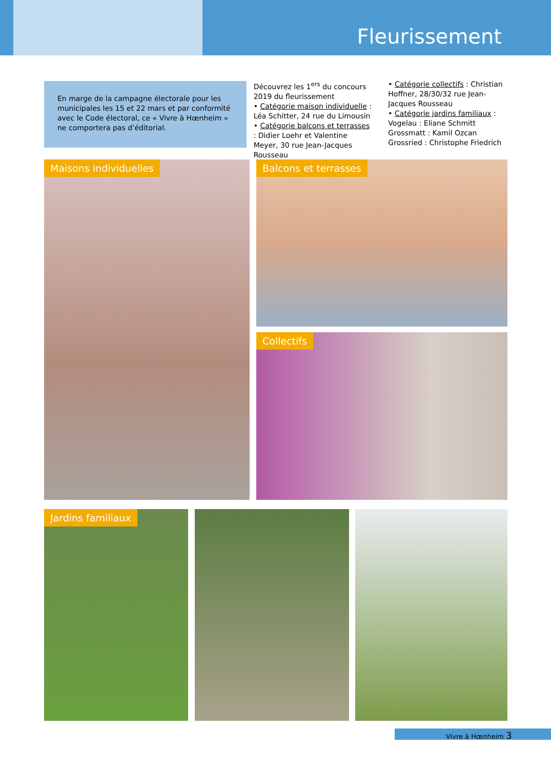Fleurissement
En marge de la campagne électorale pour les municipales les 15 et 22 mars et par conformité avec le Code électoral, ce « Vivre à Hœnheim » ne comportera pas d’éditorial.
Découvrez les 1<sup>ers</sup> du concours 2019 du fleurissement
• Catégorie maison individuelle : Léa Schitter, 24 rue du Limousin
• Catégorie balcons et terrasses : Didier Loehr et Valentine Meyer, 30 rue Jean-Jacques Rousseau
• Catégorie collectifs : Christian Hoffner, 28/30/32 rue Jean-Jacques Rousseau
• Catégorie jardins familiaux : Vogelau : Eliane Schmitt
Grossmatt : Kamil Ozcan
Grossried : Christophe Friedrich
Maisons individuelles Balcons et terrasses
Collectifs
Jardins familiaux
Vivre à Hœnheim 3